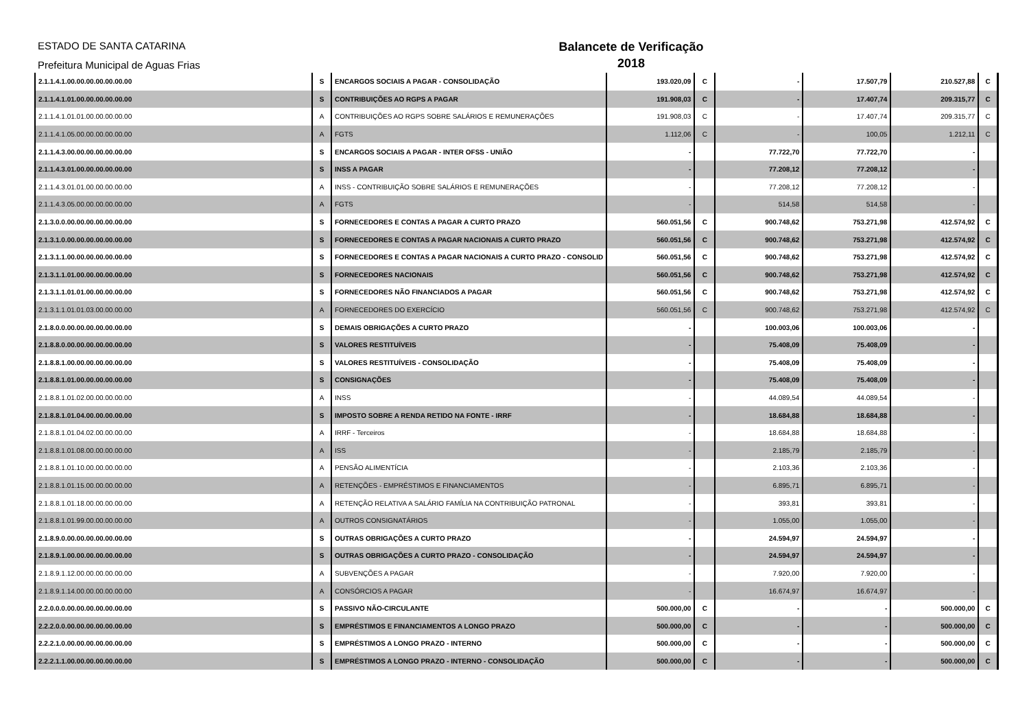ESTADO DE SANTA CATARINA
Prefeitura Municipal de Aguas Frias
Balancete de Verificação
2018
| 2.1.1.4.1.00.00.00.00.00.00.00 | S | ENCARGOS SOCIAIS A PAGAR - CONSOLIDAÇÃO | 193.020,09 | C | - | 17.507,79 | 210.527,88 | C |
| 2.1.1.4.1.01.00.00.00.00.00.00 | S | CONTRIBUIÇÕES AO RGPS A PAGAR | 191.908,03 | C | - | 17.407,74 | 209.315,77 | C |
| 2.1.1.4.1.01.01.00.00.00.00.00 | A | CONTRIBUIÇÕES AO RGPS SOBRE SALÁRIOS E REMUNERAÇÕES | 191.908,03 | C | - | 17.407,74 | 209.315,77 | C |
| 2.1.1.4.1.05.00.00.00.00.00.00 | A | FGTS | 1.112,06 | C | - | 100,05 | 1.212,11 | C |
| 2.1.1.4.3.00.00.00.00.00.00.00 | S | ENCARGOS SOCIAIS A PAGAR - INTER OFSS - UNIÃO | - | | 77.722,70 | 77.722,70 | - | |
| 2.1.1.4.3.01.00.00.00.00.00.00 | S | INSS A PAGAR | - | | 77.208,12 | 77.208,12 | - | |
| 2.1.1.4.3.01.01.00.00.00.00.00 | A | INSS - CONTRIBUIÇÃO SOBRE SALÁRIOS E REMUNERAÇÕES | - | | 77.208,12 | 77.208,12 | - | |
| 2.1.1.4.3.05.00.00.00.00.00.00 | A | FGTS | - | | 514,58 | 514,58 | - | |
| 2.1.3.0.0.00.00.00.00.00.00.00 | S | FORNECEDORES E CONTAS A PAGAR A CURTO PRAZO | 560.051,56 | C | 900.748,62 | 753.271,98 | 412.574,92 | C |
| 2.1.3.1.0.00.00.00.00.00.00.00 | S | FORNECEDORES E CONTAS A PAGAR NACIONAIS A CURTO PRAZO | 560.051,56 | C | 900.748,62 | 753.271,98 | 412.574,92 | C |
| 2.1.3.1.1.00.00.00.00.00.00.00 | S | FORNECEDORES E CONTAS A PAGAR NACIONAIS A CURTO PRAZO - CONSOLID | 560.051,56 | C | 900.748,62 | 753.271,98 | 412.574,92 | C |
| 2.1.3.1.1.01.00.00.00.00.00.00 | S | FORNECEDORES NACIONAIS | 560.051,56 | C | 900.748,62 | 753.271,98 | 412.574,92 | C |
| 2.1.3.1.1.01.01.00.00.00.00.00 | S | FORNECEDORES NÃO FINANCIADOS A PAGAR | 560.051,56 | C | 900.748,62 | 753.271,98 | 412.574,92 | C |
| 2.1.3.1.1.01.01.03.00.00.00.00 | A | FORNECEDORES DO EXERCÍCIO | 560.051,56 | C | 900.748,62 | 753.271,98 | 412.574,92 | C |
| 2.1.8.0.0.00.00.00.00.00.00.00 | S | DEMAIS OBRIGAÇÕES A CURTO PRAZO | - | | 100.003,06 | 100.003,06 | - | |
| 2.1.8.8.0.00.00.00.00.00.00.00 | S | VALORES RESTITUÍVEIS | - | | 75.408,09 | 75.408,09 | - | |
| 2.1.8.8.1.00.00.00.00.00.00.00 | S | VALORES RESTITUÍVEIS - CONSOLIDAÇÃO | - | | 75.408,09 | 75.408,09 | - | |
| 2.1.8.8.1.01.00.00.00.00.00.00 | S | CONSIGNAÇÕES | - | | 75.408,09 | 75.408,09 | - | |
| 2.1.8.8.1.01.02.00.00.00.00.00 | A | INSS | - | | 44.089,54 | 44.089,54 | - | |
| 2.1.8.8.1.01.04.00.00.00.00.00 | S | IMPOSTO SOBRE A RENDA RETIDO NA FONTE - IRRF | - | | 18.684,88 | 18.684,88 | - | |
| 2.1.8.8.1.01.04.02.00.00.00.00 | A | IRRF - Terceiros | - | | 18.684,88 | 18.684,88 | - | |
| 2.1.8.8.1.01.08.00.00.00.00.00 | A | ISS | - | | 2.185,79 | 2.185,79 | - | |
| 2.1.8.8.1.01.10.00.00.00.00.00 | A | PENSÃO ALIMENTÍCIA | - | | 2.103,36 | 2.103,36 | - | |
| 2.1.8.8.1.01.15.00.00.00.00.00 | A | RETENÇÕES - EMPRÉSTIMOS E FINANCIAMENTOS | - | | 6.895,71 | 6.895,71 | - | |
| 2.1.8.8.1.01.18.00.00.00.00.00 | A | RETENÇÃO RELATIVA A SALÁRIO FAMÍLIA NA CONTRIBUIÇÃO PATRONAL | - | | 393,81 | 393,81 | - | |
| 2.1.8.8.1.01.99.00.00.00.00.00 | A | OUTROS CONSIGNATÁRIOS | - | | 1.055,00 | 1.055,00 | - | |
| 2.1.8.9.0.00.00.00.00.00.00.00 | S | OUTRAS OBRIGAÇÕES A CURTO PRAZO | - | | 24.594,97 | 24.594,97 | - | |
| 2.1.8.9.1.00.00.00.00.00.00.00 | S | OUTRAS OBRIGAÇÕES A CURTO PRAZO - CONSOLIDAÇÃO | - | | 24.594,97 | 24.594,97 | - | |
| 2.1.8.9.1.12.00.00.00.00.00.00 | A | SUBVENÇÕES A PAGAR | - | | 7.920,00 | 7.920,00 | - | |
| 2.1.8.9.1.14.00.00.00.00.00.00 | A | CONSÓRCIOS A PAGAR | - | | 16.674,97 | 16.674,97 | - | |
| 2.2.0.0.0.00.00.00.00.00.00.00 | S | PASSIVO NÃO-CIRCULANTE | 500.000,00 | C | - | - | 500.000,00 | C |
| 2.2.2.0.0.00.00.00.00.00.00.00 | S | EMPRÉSTIMOS E FINANCIAMENTOS A LONGO PRAZO | 500.000,00 | C | - | - | 500.000,00 | C |
| 2.2.2.1.0.00.00.00.00.00.00.00 | S | EMPRÉSTIMOS A LONGO PRAZO - INTERNO | 500.000,00 | C | - | - | 500.000,00 | C |
| 2.2.2.1.1.00.00.00.00.00.00.00 | S | EMPRÉSTIMOS A LONGO PRAZO - INTERNO - CONSOLIDAÇÃO | 500.000,00 | C | - | - | 500.000,00 | C |